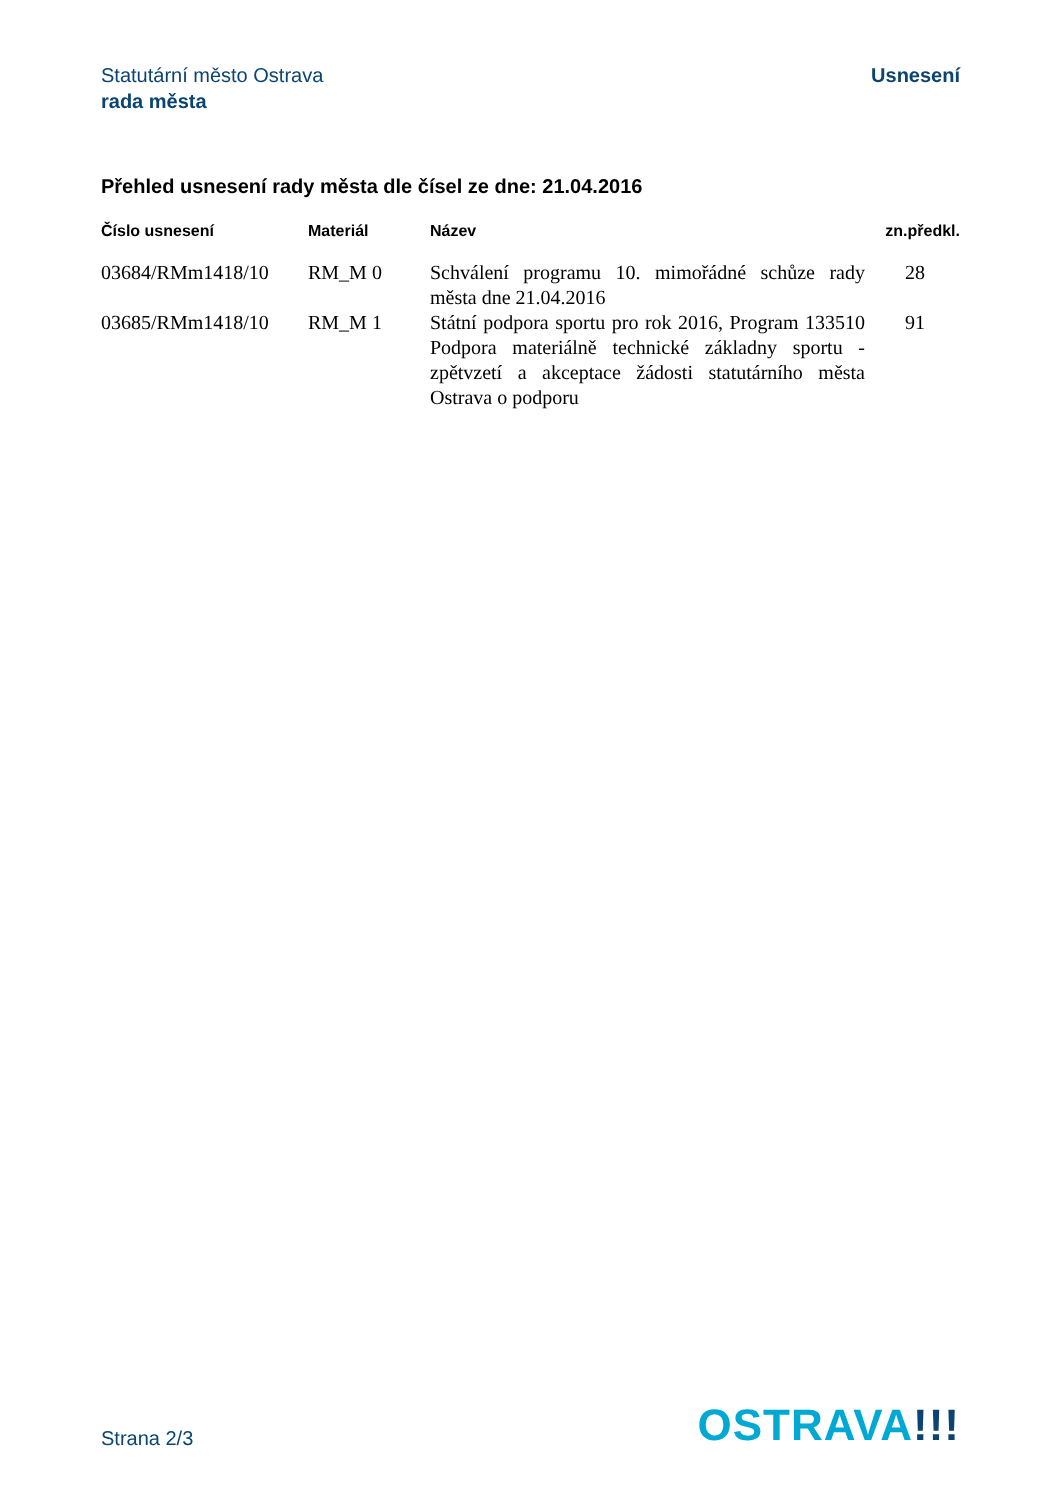Statutární město Ostrava
rada města
Usnesení
Přehled usnesení rady města dle čísel ze dne: 21.04.2016
| Číslo usnesení | Materiál | Název | zn.předkl. |
| --- | --- | --- | --- |
| 03684/RMm1418/10 | RM_M 0 | Schválení programu 10. mimořádné schůze rady města dne 21.04.2016 | 28 |
| 03685/RMm1418/10 | RM_M 1 | Státní podpora sportu pro rok 2016, Program 133510 Podpora materiálně technické základny sportu - zpětvzetí a akceptace žádosti statutárního města Ostrava o podporu | 91 |
Strana 2/3
OSTRAVA!!!